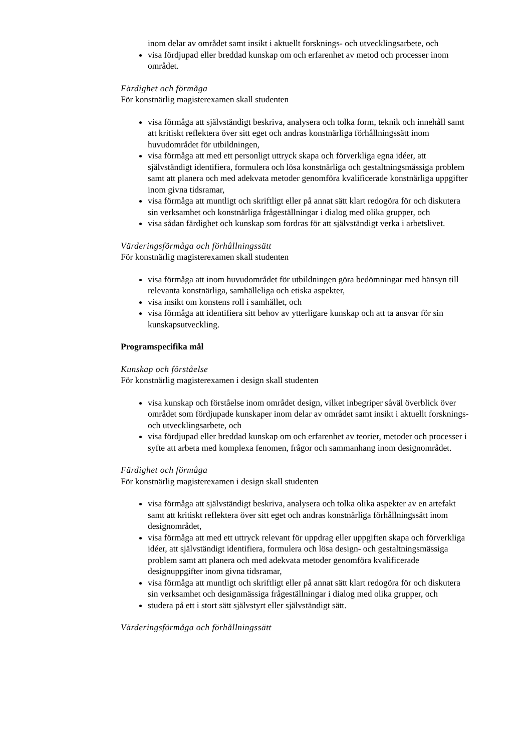inom delar av området samt insikt i aktuellt forsknings- och utvecklingsarbete, och
visa fördjupad eller breddad kunskap om och erfarenhet av metod och processer inom området.
Färdighet och förmåga
För konstnärlig magisterexamen skall studenten
visa förmåga att självständigt beskriva, analysera och tolka form, teknik och innehåll samt att kritiskt reflektera över sitt eget och andras konstnärliga förhållningssätt inom huvudområdet för utbildningen,
visa förmåga att med ett personligt uttryck skapa och förverkliga egna idéer, att självständigt identifiera, formulera och lösa konstnärliga och gestaltningsmässiga problem samt att planera och med adekvata metoder genomföra kvalificerade konstnärliga uppgifter inom givna tidsramar,
visa förmåga att muntligt och skriftligt eller på annat sätt klart redogöra för och diskutera sin verksamhet och konstnärliga frågeställningar i dialog med olika grupper, och
visa sådan färdighet och kunskap som fordras för att självständigt verka i arbetslivet.
Värderingsförmåga och förhållningssätt
För konstnärlig magisterexamen skall studenten
visa förmåga att inom huvudområdet för utbildningen göra bedömningar med hänsyn till relevanta konstnärliga, samhälleliga och etiska aspekter,
visa insikt om konstens roll i samhället, och
visa förmåga att identifiera sitt behov av ytterligare kunskap och att ta ansvar för sin kunskapsutveckling.
Programspecifika mål
Kunskap och förståelse
För konstnärlig magisterexamen i design skall studenten
visa kunskap och förståelse inom området design, vilket inbegriper såväl överblick över området som fördjupade kunskaper inom delar av området samt insikt i aktuellt forsknings- och utvecklingsarbete, och
visa fördjupad eller breddad kunskap om och erfarenhet av teorier, metoder och processer i syfte att arbeta med komplexa fenomen, frågor och sammanhang inom designområdet.
Färdighet och förmåga
För konstnärlig magisterexamen i design skall studenten
visa förmåga att självständigt beskriva, analysera och tolka olika aspekter av en artefakt samt att kritiskt reflektera över sitt eget och andras konstnärliga förhållningssätt inom designområdet,
visa förmåga att med ett uttryck relevant för uppdrag eller uppgiften skapa och förverkliga idéer, att självständigt identifiera, formulera och lösa design- och gestaltningsmässiga problem samt att planera och med adekvata metoder genomföra kvalificerade designuppgifter inom givna tidsramar,
visa förmåga att muntligt och skriftligt eller på annat sätt klart redogöra för och diskutera sin verksamhet och designmässiga frågeställningar i dialog med olika grupper, och
studera på ett i stort sätt självstyrt eller självständigt sätt.
Värderingsförmåga och förhållningssätt